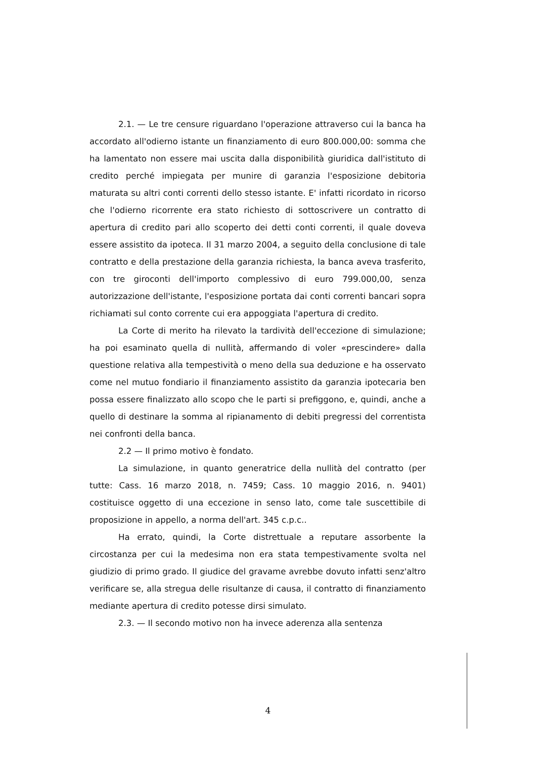2.1. — Le tre censure riguardano l'operazione attraverso cui la banca ha accordato all'odierno istante un finanziamento di euro 800.000,00: somma che ha lamentato non essere mai uscita dalla disponibilità giuridica dall'istituto di credito perché impiegata per munire di garanzia l'esposizione debitoria maturata su altri conti correnti dello stesso istante. E' infatti ricordato in ricorso che l'odierno ricorrente era stato richiesto di sottoscrivere un contratto di apertura di credito pari allo scoperto dei detti conti correnti, il quale doveva essere assistito da ipoteca. Il 31 marzo 2004, a seguito della conclusione di tale contratto e della prestazione della garanzia richiesta, la banca aveva trasferito, con tre giroconti dell'importo complessivo di euro 799.000,00, senza autorizzazione dell'istante, l'esposizione portata dai conti correnti bancari sopra richiamati sul conto corrente cui era appoggiata l'apertura di credito.
La Corte di merito ha rilevato la tardività dell'eccezione di simulazione; ha poi esaminato quella di nullità, affermando di voler «prescindere» dalla questione relativa alla tempestività o meno della sua deduzione e ha osservato come nel mutuo fondiario il finanziamento assistito da garanzia ipotecaria ben possa essere finalizzato allo scopo che le parti si prefiggono, e, quindi, anche a quello di destinare la somma al ripianamento di debiti pregressi del correntista nei confronti della banca.
2.2 — Il primo motivo è fondato.
La simulazione, in quanto generatrice della nullità del contratto (per tutte: Cass. 16 marzo 2018, n. 7459; Cass. 10 maggio 2016, n. 9401) costituisce oggetto di una eccezione in senso lato, come tale suscettibile di proposizione in appello, a norma dell'art. 345 c.p.c..
Ha errato, quindi, la Corte distrettuale a reputare assorbente la circostanza per cui la medesima non era stata tempestivamente svolta nel giudizio di primo grado. Il giudice del gravame avrebbe dovuto infatti senz'altro verificare se, alla stregua delle risultanze di causa, il contratto di finanziamento mediante apertura di credito potesse dirsi simulato.
2.3. — Il secondo motivo non ha invece aderenza alla sentenza
4